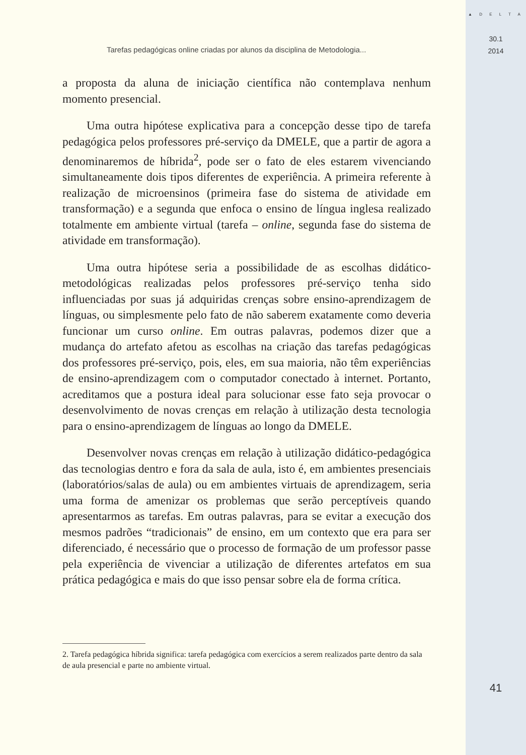Tarefas pedagógicas online criadas por alunos da disciplina de Metodologia...
a proposta da aluna de iniciação científica não contemplava nenhum momento presencial.
Uma outra hipótese explicativa para a concepção desse tipo de tarefa pedagógica pelos professores pré-serviço da DMELE, que a partir de agora a denominaremos de híbrida<sup>2</sup>, pode ser o fato de eles estarem vivenciando simultaneamente dois tipos diferentes de experiência. A primeira referente à realização de microensinos (primeira fase do sistema de atividade em transformação) e a segunda que enfoca o ensino de língua inglesa realizado totalmente em ambiente virtual (tarefa – online, segunda fase do sistema de atividade em transformação).
Uma outra hipótese seria a possibilidade de as escolhas didático-metodológicas realizadas pelos professores pré-serviço tenha sido influenciadas por suas já adquiridas crenças sobre ensino-aprendizagem de línguas, ou simplesmente pelo fato de não saberem exatamente como deveria funcionar um curso online. Em outras palavras, podemos dizer que a mudança do artefato afetou as escolhas na criação das tarefas pedagógicas dos professores pré-serviço, pois, eles, em sua maioria, não têm experiências de ensino-aprendizagem com o computador conectado à internet. Portanto, acreditamos que a postura ideal para solucionar esse fato seja provocar o desenvolvimento de novas crenças em relação à utilização desta tecnologia para o ensino-aprendizagem de línguas ao longo da DMELE.
Desenvolver novas crenças em relação à utilização didático-pedagógica das tecnologias dentro e fora da sala de aula, isto é, em ambientes presenciais (laboratórios/salas de aula) ou em ambientes virtuais de aprendizagem, seria uma forma de amenizar os problemas que serão perceptíveis quando apresentarmos as tarefas. Em outras palavras, para se evitar a execução dos mesmos padrões “tradicionais” de ensino, em um contexto que era para ser diferenciado, é necessário que o processo de formação de um professor passe pela experiência de vivenciar a utilização de diferentes artefatos em sua prática pedagógica e mais do que isso pensar sobre ela de forma crítica.
2. Tarefa pedagógica híbrida significa: tarefa pedagógica com exercícios a serem realizados parte dentro da sala de aula presencial e parte no ambiente virtual.
▲ D E L T A
30.1
2014
41